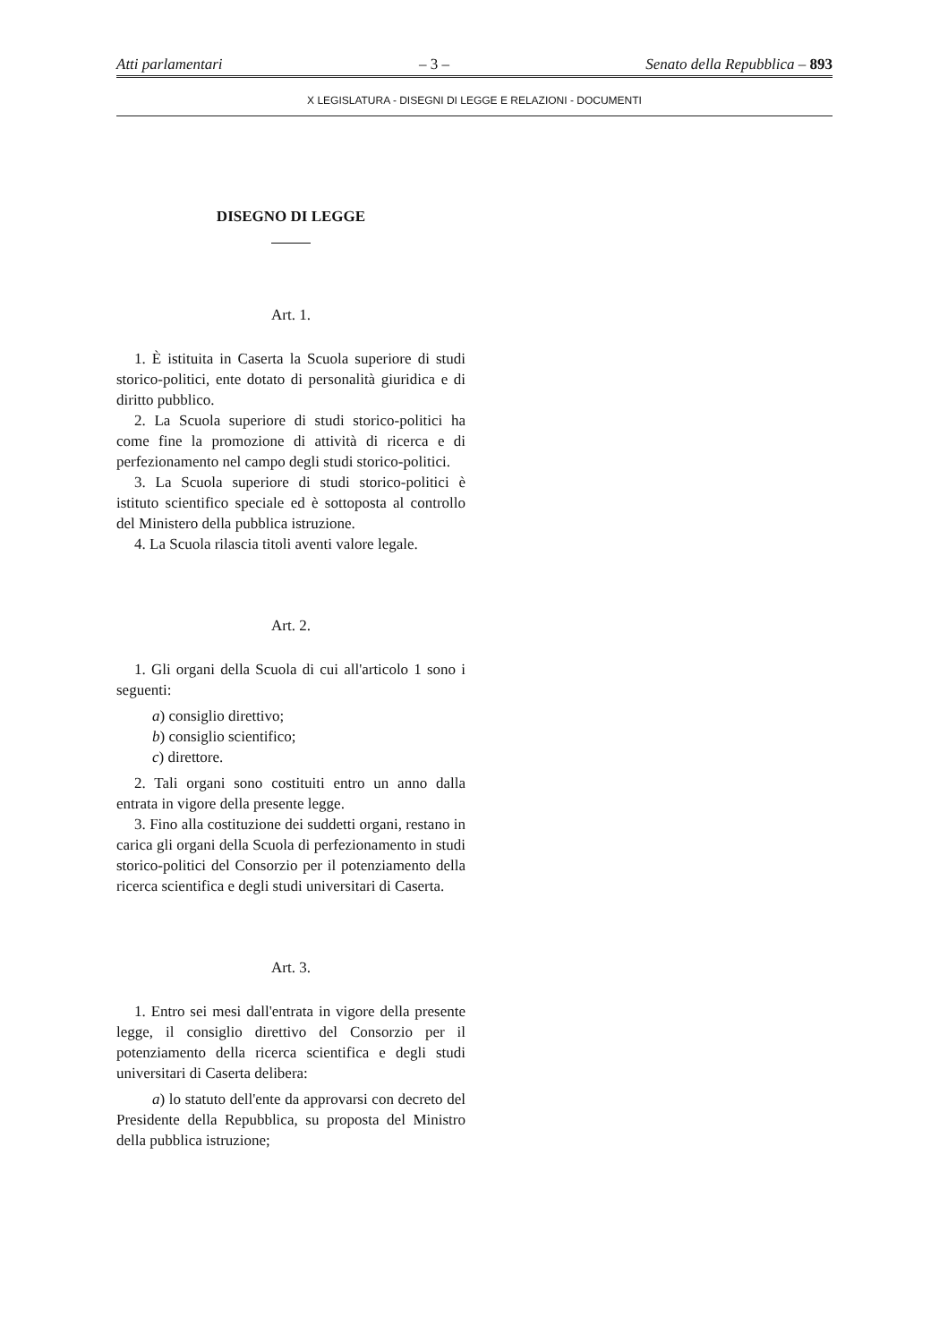Atti parlamentari – 3 – Senato della Repubblica – 893
X LEGISLATURA - DISEGNI DI LEGGE E RELAZIONI - DOCUMENTI
DISEGNO DI LEGGE
Art. 1.
1. È istituita in Caserta la Scuola superiore di studi storico-politici, ente dotato di personalità giuridica e di diritto pubblico.
2. La Scuola superiore di studi storico-politici ha come fine la promozione di attività di ricerca e di perfezionamento nel campo degli studi storico-politici.
3. La Scuola superiore di studi storico-politici è istituto scientifico speciale ed è sottoposta al controllo del Ministero della pubblica istruzione.
4. La Scuola rilascia titoli aventi valore legale.
Art. 2.
1. Gli organi della Scuola di cui all'articolo 1 sono i seguenti:
a) consiglio direttivo;
b) consiglio scientifico;
c) direttore.
2. Tali organi sono costituiti entro un anno dalla entrata in vigore della presente legge.
3. Fino alla costituzione dei suddetti organi, restano in carica gli organi della Scuola di perfezionamento in studi storico-politici del Consorzio per il potenziamento della ricerca scientifica e degli studi universitari di Caserta.
Art. 3.
1. Entro sei mesi dall'entrata in vigore della presente legge, il consiglio direttivo del Consorzio per il potenziamento della ricerca scientifica e degli studi universitari di Caserta delibera:
a) lo statuto dell'ente da approvarsi con decreto del Presidente della Repubblica, su proposta del Ministro della pubblica istruzione;